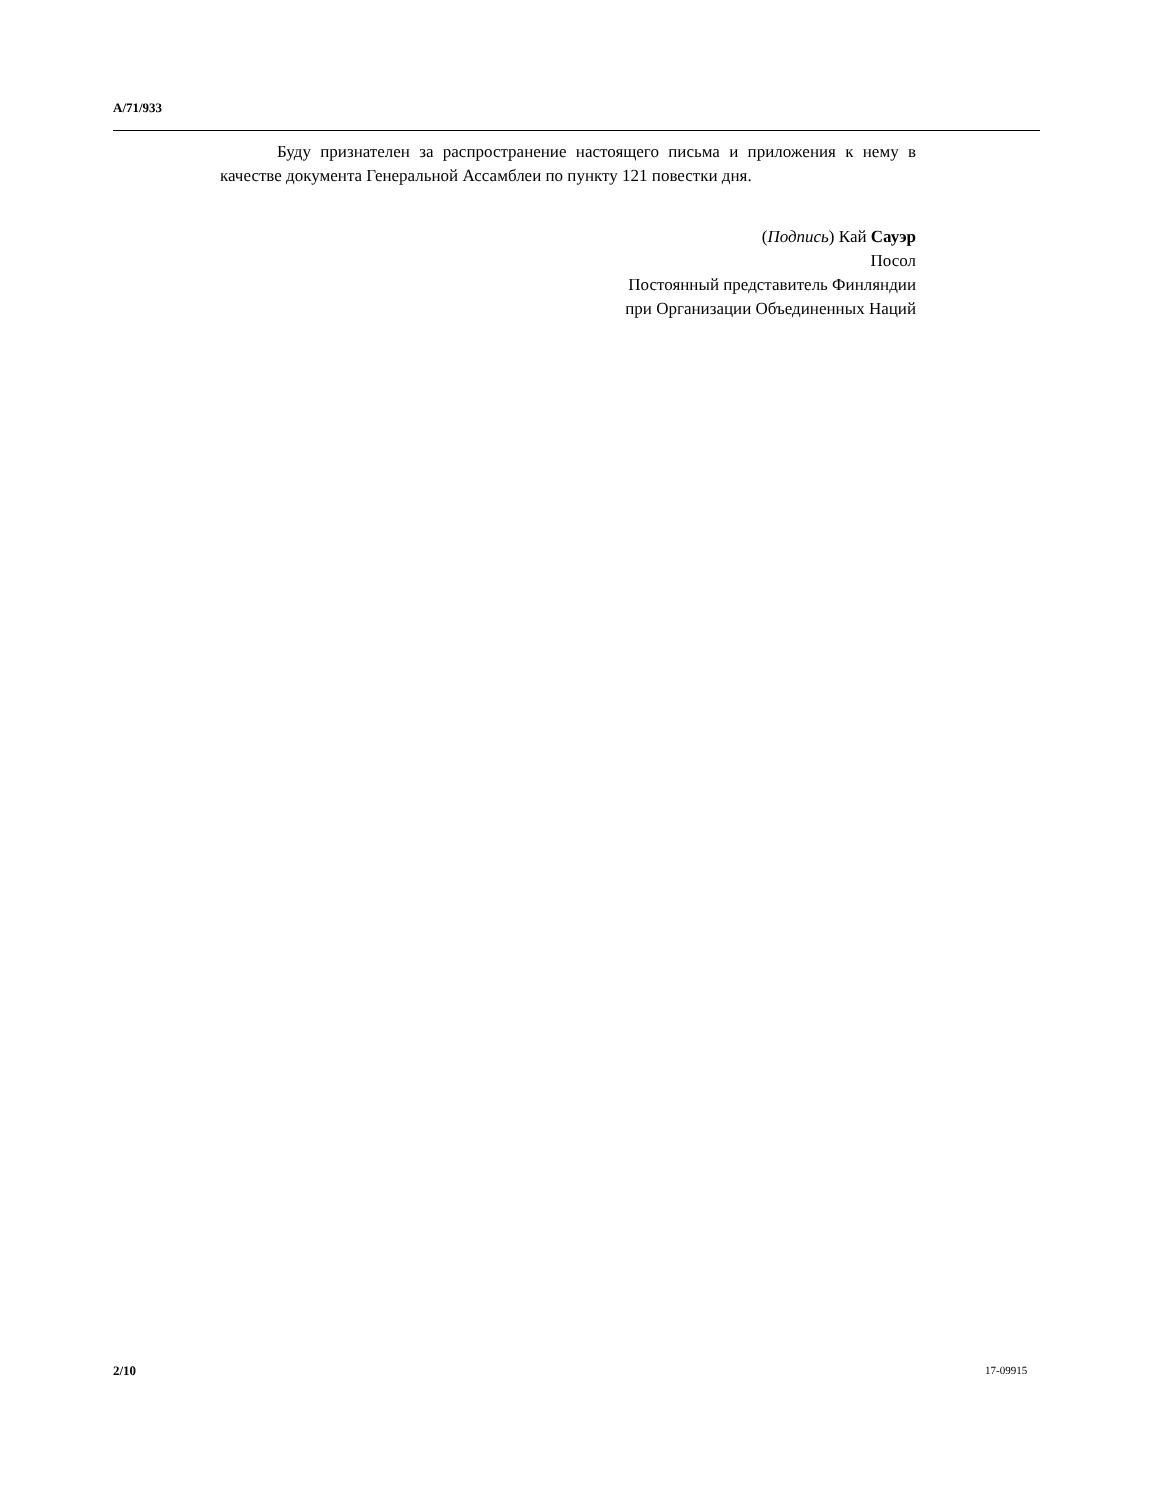A/71/933
Буду признателен за распространение настоящего письма и приложения к нему в качестве документа Генеральной Ассамблеи по пункту 121 повестки дня.
(Подпись) Кай Сауэр
Посол
Постоянный представитель Финляндии
при Организации Объединенных Наций
2/10 17-09915